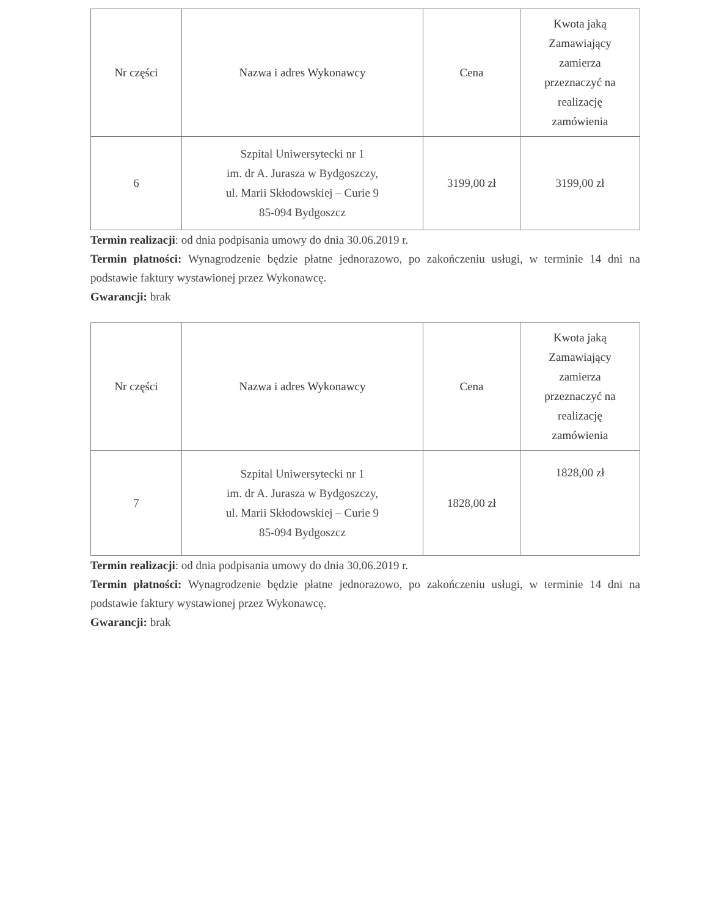| Nr części | Nazwa i adres Wykonawcy | Cena | Kwota jaką Zamawiający zamierza przeznaczyć na realizację zamówienia |
| --- | --- | --- | --- |
| 6 | Szpital Uniwersytecki nr 1 im. dr A. Jurasza w Bydgoszczy, ul. Marii Skłodowskiej – Curie 9 85-094 Bydgoszcz | 3199,00 zł | 3199,00 zł |
Termin realizacji: od dnia podpisania umowy do dnia 30.06.2019 r.
Termin płatności: Wynagrodzenie będzie płatne jednorazowo, po zakończeniu usługi, w terminie 14 dni na podstawie faktury wystawionej przez Wykonawcę.
Gwarancji: brak
| Nr części | Nazwa i adres Wykonawcy | Cena | Kwota jaką Zamawiający zamierza przeznaczyć na realizację zamówienia |
| --- | --- | --- | --- |
| 7 | Szpital Uniwersytecki nr 1 im. dr A. Jurasza w Bydgoszczy, ul. Marii Skłodowskiej – Curie 9 85-094 Bydgoszcz | 1828,00 zł | 1828,00 zł |
Termin realizacji: od dnia podpisania umowy do dnia 30.06.2019 r.
Termin płatności: Wynagrodzenie będzie płatne jednorazowo, po zakończeniu usługi, w terminie 14 dni na podstawie faktury wystawionej przez Wykonawcę.
Gwarancji: brak